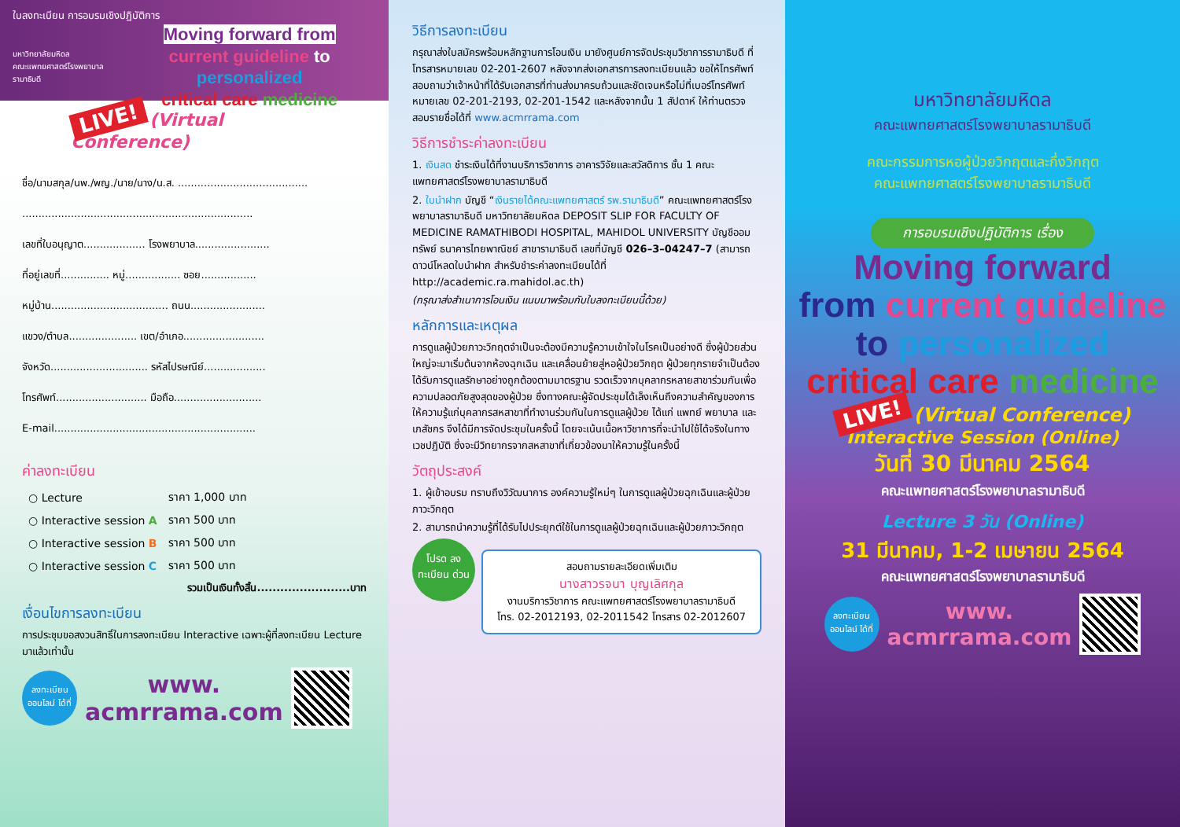ใบลงทะเบียน การอบรมเชิงปฏิบัติการ
มหาวิทยาลัยมหิดล
คณะแพทยศาสตร์โรงพยาบาลรามาธิบดี
Moving forward from
current guideline to personalized
critical care medicine
LIVE! (Virtual Conference)
ชื่อ/นามสกุล/นพ./พญ./นาย/นาง/น.ส. ........................................
.......................................................................
เลขที่ใบอนุญาต................... โรงพยาบาล.......................
ที่อยู่เลขที่............... หมู่................. ซอย.................
หมู่บ้าน.................................... ถนน.......................
แขวง/ตำบล..................... เขต/อำเภอ.........................
จังหวัด.............................. รหัสไปรษณีย์...................
โทรศัพท์............................ มือถือ...........................
E-mail..............................................................
ค่าลงทะเบียน
| ○ Lecture | ราคา 1,000 บาท |
| ○ Interactive session A | ราคา 500 บาท |
| ○ Interactive session B | ราคา 500 บาท |
| ○ Interactive session C | ราคา 500 บาท |
รวมเป็นเงินทั้งสิ้น........................บาท
เงื่อนไขการลงทะเบียน
การประชุมขอสงวนสิทธิ์ในการลงทะเบียน Interactive เฉพาะผู้ที่ลงทะเบียน Lecture มาแล้วเท่านั้น
ลงทะเบียน ออนไลน์ ได้ที่
www.
acmrrama.com
วิธีการลงทะเบียน
กรุณาส่งใบสมัครพร้อมหลักฐานการโอนเงิน มายังศูนย์การจัดประชุมวิชาการรามาธิบดี ที่โทรสารหมายเลข 02-201-2607 หลังจากส่งเอกสารการลงทะเบียนแล้ว ขอให้โทรศัพท์สอบถามว่าเจ้าหน้าที่ได้รับเอกสารที่ท่านส่งมาครบถ้วนและชัดเจนหรือไม่ที่เบอร์โทรศัพท์หมายเลข 02-201-2193, 02-201-1542 และหลังจากนั้น 1 สัปดาห์ ให้ท่านตรวจสอบรายชื่อได้ที่ www.acmrrama.com
วิธีการชำระค่าลงทะเบียน
1. เงินสด ชำระเงินได้ที่งานบริการวิชาการ อาคารวิจัยและสวัสดิการ ชั้น 1 คณะแพทยศาสตร์โรงพยาบาลรามาธิบดี
2. ใบนำฝาก บัญชี “เงินรายได้คณะแพทยศาสตร์ รพ.รามาธิบดี” คณะแพทยศาสตร์โรงพยาบาลรามาธิบดี มหาวิทยาลัยมหิดล DEPOSIT SLIP FOR FACULTY OF MEDICINE RAMATHIBODI HOSPITAL, MAHIDOL UNIVERSITY บัญชีออมทรัพย์ ธนาคารไทยพาณิชย์ สาขารามาธิบดี เลขที่บัญชี 026–3–04247–7 (สามารถดาวน์โหลดใบนำฝาก สำหรับชำระค่าลงทะเบียนได้ที่ http://academic.ra.mahidol.ac.th)
(กรุณาส่งสำเนาการโอนเงิน แนบมาพร้อมกับใบลงทะเบียนนี้ด้วย)
หลักการและเหตุผล
การดูแลผู้ป่วยภาวะวิกฤตจำเป็นจะต้องมีความรู้ความเข้าใจในโรคเป็นอย่างดี ซึ่งผู้ป่วยส่วนใหญ่จะมาเริ่มต้นจากห้องฉุกเฉิน และเคลื่อนย้ายสู่หอผู้ป่วยวิกฤต ผู้ป่วยทุกรายจำเป็นต้องได้รับการดูแลรักษาอย่างถูกต้องตามมาตรฐาน รวดเร็วจากบุคลากรหลายสาขาร่วมกันเพื่อความปลอดภัยสูงสุดของผู้ป่วย ซึ่งทางคณะผู้จัดประชุมได้เล็งเห็นถึงความสำคัญของการให้ความรู้แก่บุคลากรสหสาขาที่ทำงานร่วมกันในการดูแลผู้ป่วย ได้แก่ แพทย์ พยาบาล และเภสัชกร จึงได้มีการจัดประชุมในครั้งนี้ โดยจะเน้นเนื้อหาวิชาการที่จะนำไปใช้ได้จริงในทางเวชปฏิบัติ ซึ่งจะมีวิทยากรจากสหสาขาที่เกี่ยวข้องมาให้ความรู้ในครั้งนี้
วัตถุประสงค์
1. ผู้เข้าอบรม ทราบถึงวิวัฒนาการ องค์ความรู้ใหม่ๆ ในการดูแลผู้ป่วยฉุกเฉินและผู้ป่วยภาวะวิกฤต
2. สามารถนำความรู้ที่ได้รับไปประยุกต์ใช้ในการดูแลผู้ป่วยฉุกเฉินและผู้ป่วยภาวะวิกฤต
โปรด ลงทะเบียน ด่วน
สอบถามรายละเอียดเพิ่มเติม
นางสาวรจนา บุญเลิศกุล
งานบริการวิชาการ คณะแพทยศาสตร์โรงพยาบาลรามาธิบดี
โทร. 02-2012193, 02-2011542 โทรสาร 02-2012607
มหาวิทยาลัยมหิดล
คณะแพทยศาสตร์โรงพยาบาลรามาธิบดี
คณะกรรมการหอผู้ป่วยวิกฤตและกึ่งวิกฤต
คณะแพทยศาสตร์โรงพยาบาลรามาธิบดี
การอบรมเชิงปฏิบัติการ เรื่อง
Moving forward
from current guideline
to personalized
critical care medicine
LIVE! (Virtual Conference)
Interactive Session (Online)
วันที่ 30 มีนาคม 2564
คณะแพทยศาสตร์โรงพยาบาลรามาธิบดี
Lecture 3 วัน (Online)
31 มีนาคม, 1-2 เมษายน 2564
คณะแพทยศาสตร์โรงพยาบาลรามาธิบดี
ลงทะเบียน ออนไลน์ ได้ที่
www.
acmrrama.com